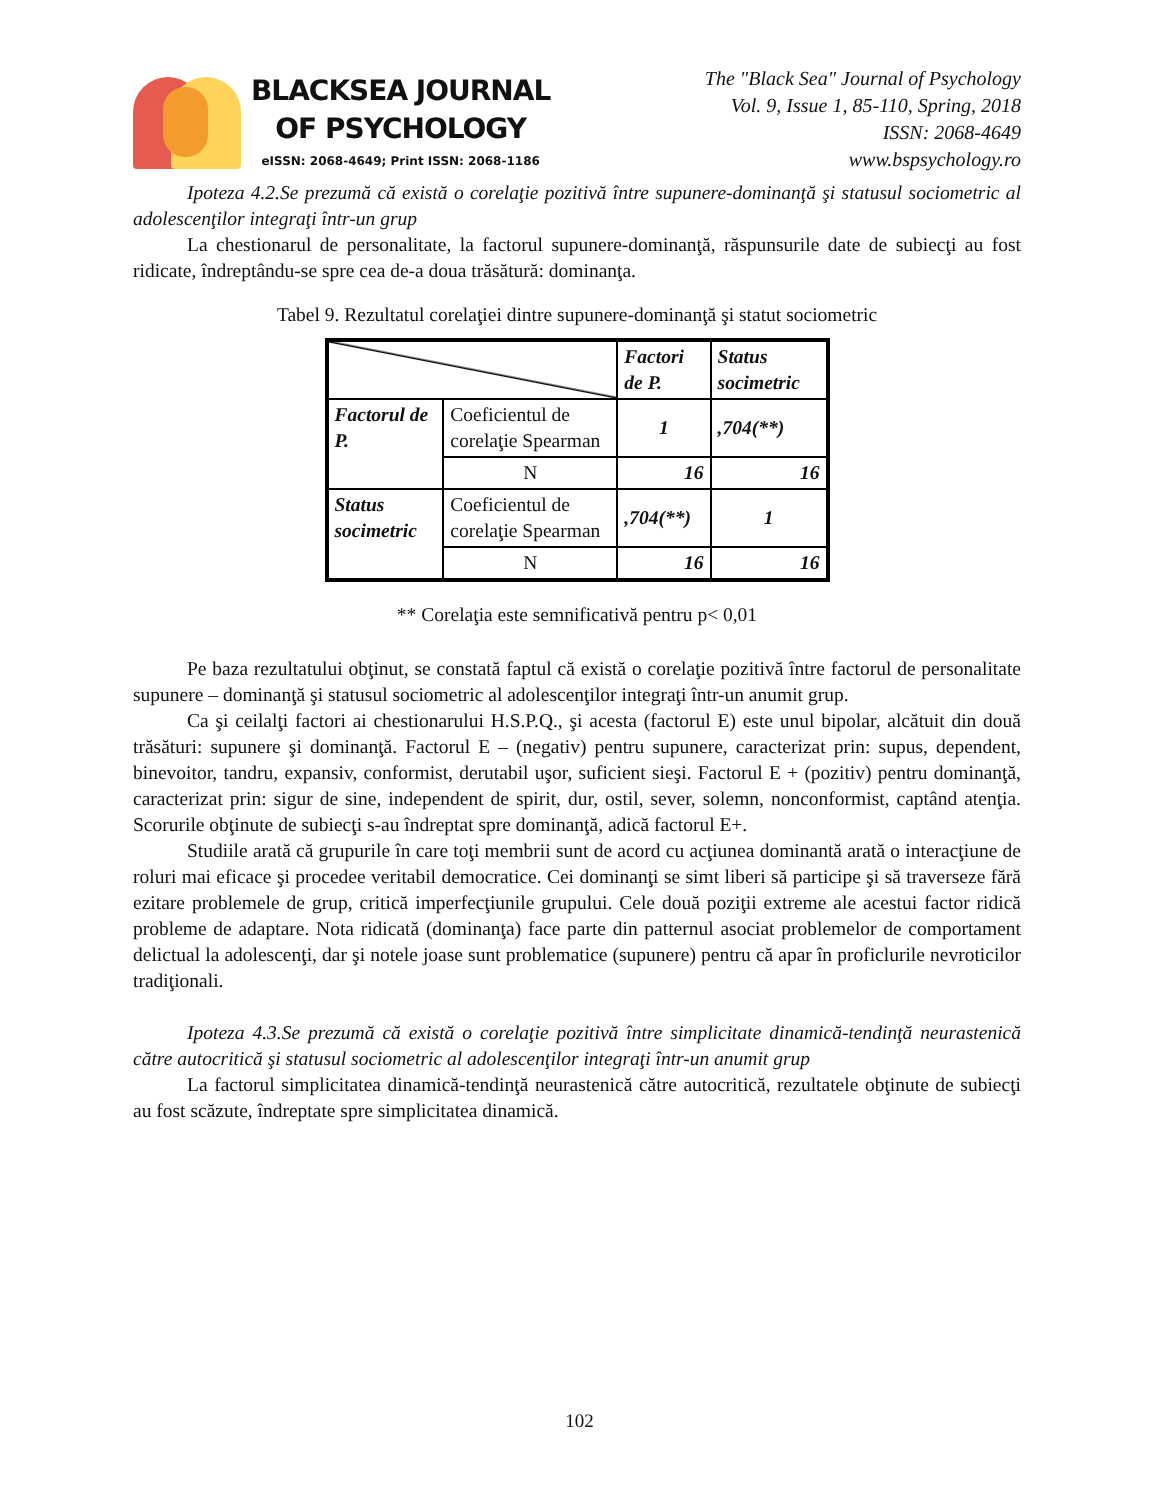BLACKSEA JOURNAL
OF PSYCHOLOGY
eISSN: 2068-4649; Print ISSN: 2068-1186
The "Black Sea" Journal of Psychology
Vol. 9, Issue 1, 85-110, Spring, 2018
ISSN: 2068-4649
www.bspsychology.ro
Ipoteza 4.2.Se prezumă că există o corelaţie pozitivă între supunere-dominanţă şi statusul sociometric al adolescenţilor integraţi într-un grup
La chestionarul de personalitate, la factorul supunere-dominanţă, răspunsurile date de subiecţi au fost ridicate, îndreptându-se spre cea de-a doua trăsătură: dominanţa.
Tabel 9. Rezultatul corelaţiei dintre supunere-dominanţă şi statut sociometric
| | | Factori de P. | Status socimetric |
| Factorul de P. | Coeficientul de corelaţie Spearman | 1 | ,704(**) |
| | N | 16 | 16 |
| Status socimetric | Coeficientul de corelaţie Spearman | ,704(**) | 1 |
| | N | 16 | 16 |
** Corelaţia este semnificativă pentru p< 0,01
Pe baza rezultatului obţinut, se constată faptul că există o corelaţie pozitivă între factorul de personalitate supunere – dominanţă şi statusul sociometric al adolescenţilor integraţi într-un anumit grup.
Ca şi ceilalţi factori ai chestionarului H.S.P.Q., şi acesta (factorul E) este unul bipolar, alcătuit din două trăsături: supunere şi dominanţă. Factorul E – (negativ) pentru supunere, caracterizat prin: supus, dependent, binevoitor, tandru, expansiv, conformist, derutabil uşor, suficient sieşi. Factorul E + (pozitiv) pentru dominanţă, caracterizat prin: sigur de sine, independent de spirit, dur, ostil, sever, solemn, nonconformist, captând atenţia. Scorurile obţinute de subiecţi s-au îndreptat spre dominanţă, adică factorul E+.
Studiile arată că grupurile în care toţi membrii sunt de acord cu acţiunea dominantă arată o interacţiune de roluri mai eficace şi procedee veritabil democratice. Cei dominanţi se simt liberi să participe şi să traverseze fără ezitare problemele de grup, critică imperfecţiunile grupului. Cele două poziţii extreme ale acestui factor ridică probleme de adaptare. Nota ridicată (dominanţa) face parte din patternul asociat problemelor de comportament delictual la adolescenţi, dar şi notele joase sunt problematice (supunere) pentru că apar în proficlurile nevroticilor tradiţionali.
Ipoteza 4.3.Se prezumă că există o corelaţie pozitivă între simplicitate dinamică-tendinţă neurastenică către autocritică şi statusul sociometric al adolescenţilor integraţi într-un anumit grup
La factorul simplicitatea dinamică-tendinţă neurastenică către autocritică, rezultatele obţinute de subiecţi au fost scăzute, îndreptate spre simplicitatea dinamică.
102